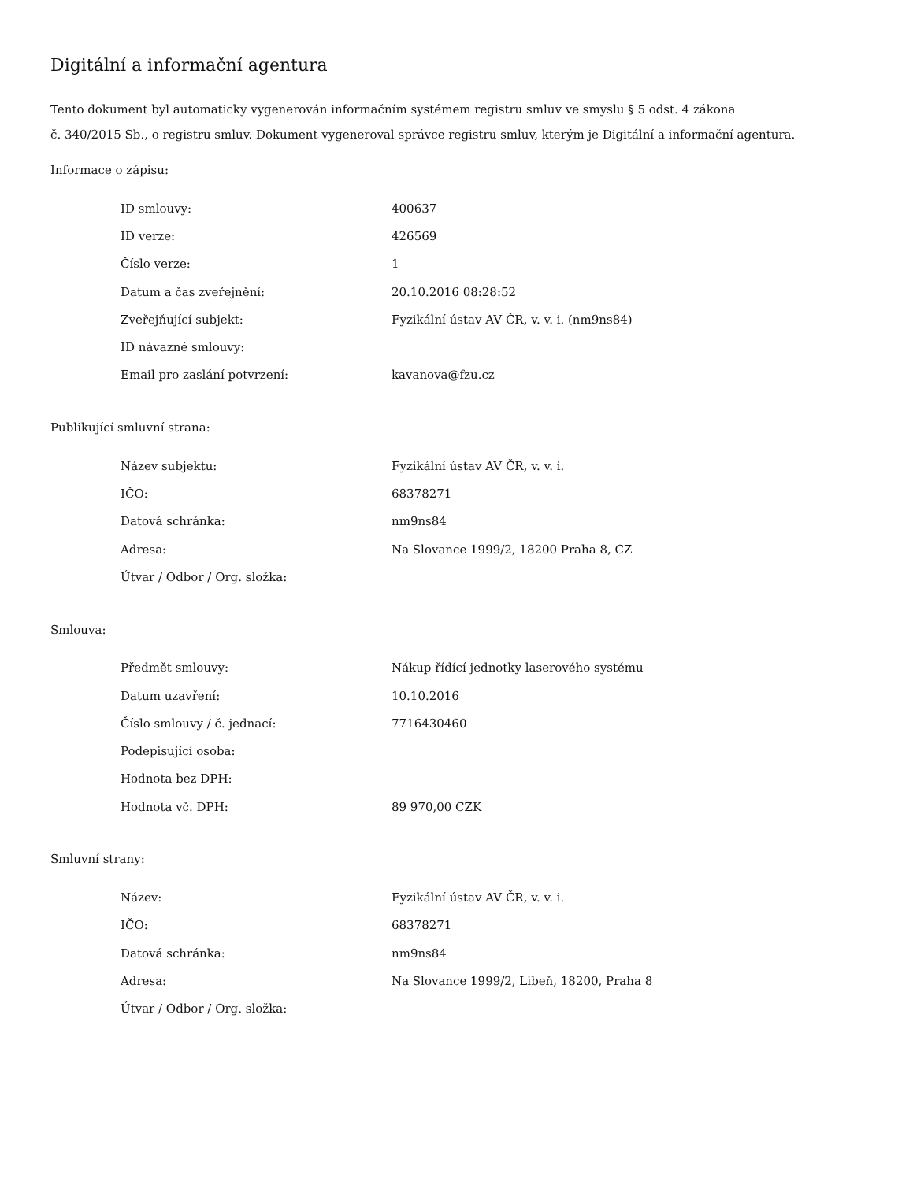Digitální a informační agentura
Tento dokument byl automaticky vygenerován informačním systémem registru smluv ve smyslu § 5 odst. 4 zákona
č. 340/2015 Sb., o registru smluv. Dokument vygeneroval správce registru smluv, kterým je Digitální a informační agentura.
Informace o zápisu:
| ID smlouvy: | 400637 |
| ID verze: | 426569 |
| Číslo verze: | 1 |
| Datum a čas zveřejnění: | 20.10.2016 08:28:52 |
| Zveřejňující subjekt: | Fyzikální ústav AV ČR, v. v. i. (nm9ns84) |
| ID návazné smlouvy: | |
| Email pro zaslání potvrzení: | kavanova@fzu.cz |
Publikující smluvní strana:
| Název subjektu: | Fyzikální ústav AV ČR, v. v. i. |
| IČO: | 68378271 |
| Datová schránka: | nm9ns84 |
| Adresa: | Na Slovance 1999/2, 18200 Praha 8, CZ |
| Útvar / Odbor / Org. složka: | |
Smlouva:
| Předmět smlouvy: | Nákup řídící jednotky laserového systému |
| Datum uzavření: | 10.10.2016 |
| Číslo smlouvy / č. jednací: | 7716430460 |
| Podepisující osoba: | |
| Hodnota bez DPH: | |
| Hodnota vč. DPH: | 89 970,00 CZK |
Smluvní strany:
| Název: | Fyzikální ústav AV ČR, v. v. i. |
| IČO: | 68378271 |
| Datová schránka: | nm9ns84 |
| Adresa: | Na Slovance 1999/2, Libeň, 18200, Praha 8 |
| Útvar / Odbor / Org. složka: | |